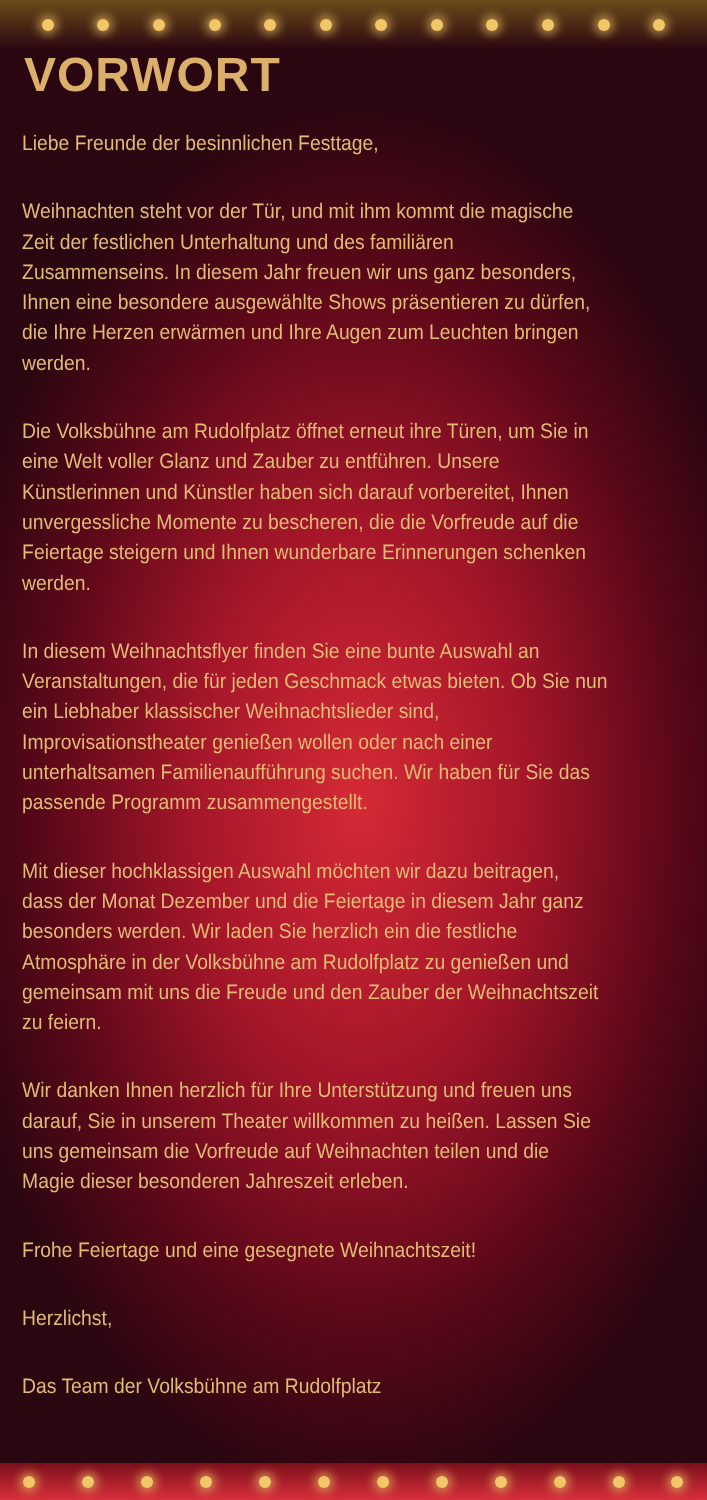VORWORT
Liebe Freunde der besinnlichen Festtage,
Weihnachten steht vor der Tür, und mit ihm kommt die magische
Zeit der festlichen Unterhaltung und des familiären
Zusammenseins. In diesem Jahr freuen wir uns ganz besonders,
Ihnen eine besondere ausgewählte Shows präsentieren zu dürfen,
die Ihre Herzen erwärmen und Ihre Augen zum Leuchten bringen
werden.
Die Volksbühne am Rudolfplatz öffnet erneut ihre Türen, um Sie in
eine Welt voller Glanz und Zauber zu entführen. Unsere
Künstlerinnen und Künstler haben sich darauf vorbereitet, Ihnen
unvergessliche Momente zu bescheren, die die Vorfreude auf die
Feiertage steigern und Ihnen wunderbare Erinnerungen schenken
werden.
In diesem Weihnachtsflyer finden Sie eine bunte Auswahl an
Veranstaltungen, die für jeden Geschmack etwas bieten. Ob Sie nun
ein Liebhaber klassischer Weihnachtslieder sind,
Improvisationstheater genießen wollen oder nach einer
unterhaltsamen Familienaufführung suchen. Wir haben für Sie das
passende Programm zusammengestellt.
Mit dieser hochklassigen Auswahl möchten wir dazu beitragen,
dass der Monat Dezember und die Feiertage in diesem Jahr ganz
besonders werden. Wir laden Sie herzlich ein die festliche
Atmosphäre in der Volksbühne am Rudolfplatz zu genießen und
gemeinsam mit uns die Freude und den Zauber der Weihnachtszeit
zu feiern.
Wir danken Ihnen herzlich für Ihre Unterstützung und freuen uns
darauf, Sie in unserem Theater willkommen zu heißen. Lassen Sie
uns gemeinsam die Vorfreude auf Weihnachten teilen und die
Magie dieser besonderen Jahreszeit erleben.
Frohe Feiertage und eine gesegnete Weihnachtszeit!
Herzlichst,
Das Team der Volksbühne am Rudolfplatz